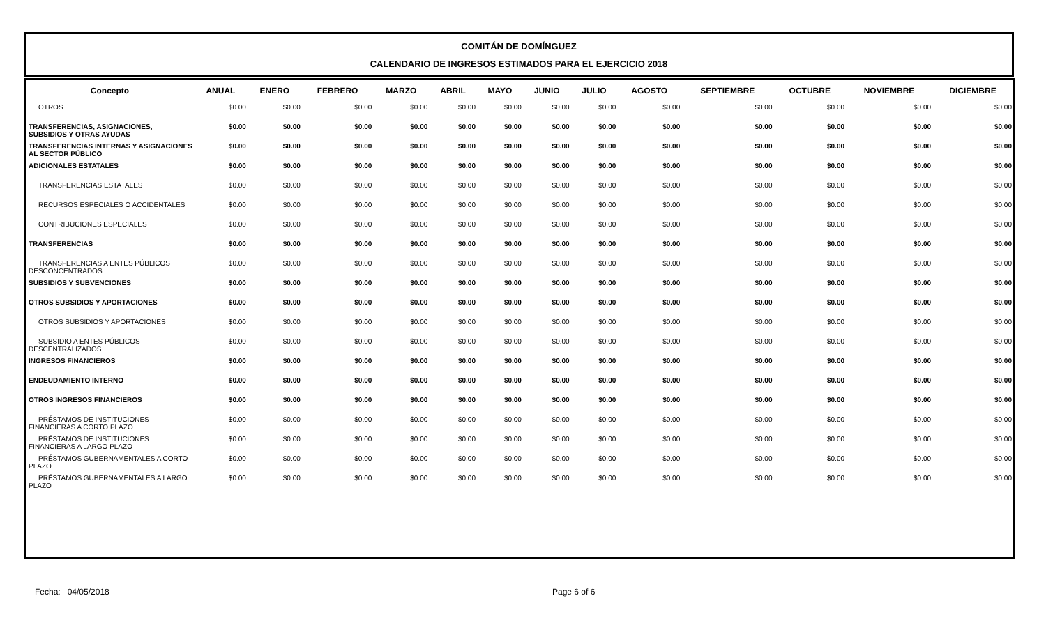COMITÁN DE DOMÍNGUEZ
CALENDARIO DE INGRESOS ESTIMADOS PARA EL EJERCICIO 2018
| Concepto | ANUAL | ENERO | FEBRERO | MARZO | ABRIL | MAYO | JUNIO | JULIO | AGOSTO | SEPTIEMBRE | OCTUBRE | NOVIEMBRE | DICIEMBRE |
| --- | --- | --- | --- | --- | --- | --- | --- | --- | --- | --- | --- | --- | --- |
| OTROS | $0.00 | $0.00 | $0.00 | $0.00 | $0.00 | $0.00 | $0.00 | $0.00 | $0.00 | $0.00 | $0.00 | $0.00 | $0.00 |
| TRANSFERENCIAS, ASIGNACIONES, SUBSIDIOS Y OTRAS AYUDAS | $0.00 | $0.00 | $0.00 | $0.00 | $0.00 | $0.00 | $0.00 | $0.00 | $0.00 | $0.00 | $0.00 | $0.00 | $0.00 |
| TRANSFERENCIAS INTERNAS Y ASIGNACIONES AL SECTOR PÚBLICO | $0.00 | $0.00 | $0.00 | $0.00 | $0.00 | $0.00 | $0.00 | $0.00 | $0.00 | $0.00 | $0.00 | $0.00 | $0.00 |
| ADICIONALES ESTATALES | $0.00 | $0.00 | $0.00 | $0.00 | $0.00 | $0.00 | $0.00 | $0.00 | $0.00 | $0.00 | $0.00 | $0.00 | $0.00 |
| TRANSFERENCIAS ESTATALES | $0.00 | $0.00 | $0.00 | $0.00 | $0.00 | $0.00 | $0.00 | $0.00 | $0.00 | $0.00 | $0.00 | $0.00 | $0.00 |
| RECURSOS ESPECIALES O ACCIDENTALES | $0.00 | $0.00 | $0.00 | $0.00 | $0.00 | $0.00 | $0.00 | $0.00 | $0.00 | $0.00 | $0.00 | $0.00 | $0.00 |
| CONTRIBUCIONES ESPECIALES | $0.00 | $0.00 | $0.00 | $0.00 | $0.00 | $0.00 | $0.00 | $0.00 | $0.00 | $0.00 | $0.00 | $0.00 | $0.00 |
| TRANSFERENCIAS | $0.00 | $0.00 | $0.00 | $0.00 | $0.00 | $0.00 | $0.00 | $0.00 | $0.00 | $0.00 | $0.00 | $0.00 | $0.00 |
| TRANSFERENCIAS A ENTES PÚBLICOS DESCONCENTRADOS | $0.00 | $0.00 | $0.00 | $0.00 | $0.00 | $0.00 | $0.00 | $0.00 | $0.00 | $0.00 | $0.00 | $0.00 | $0.00 |
| SUBSIDIOS Y SUBVENCIONES | $0.00 | $0.00 | $0.00 | $0.00 | $0.00 | $0.00 | $0.00 | $0.00 | $0.00 | $0.00 | $0.00 | $0.00 | $0.00 |
| OTROS SUBSIDIOS Y APORTACIONES | $0.00 | $0.00 | $0.00 | $0.00 | $0.00 | $0.00 | $0.00 | $0.00 | $0.00 | $0.00 | $0.00 | $0.00 | $0.00 |
| OTROS SUBSIDIOS Y APORTACIONES | $0.00 | $0.00 | $0.00 | $0.00 | $0.00 | $0.00 | $0.00 | $0.00 | $0.00 | $0.00 | $0.00 | $0.00 | $0.00 |
| SUBSIDIO A ENTES PÚBLICOS DESCENTRALIZADOS | $0.00 | $0.00 | $0.00 | $0.00 | $0.00 | $0.00 | $0.00 | $0.00 | $0.00 | $0.00 | $0.00 | $0.00 | $0.00 |
| INGRESOS FINANCIEROS | $0.00 | $0.00 | $0.00 | $0.00 | $0.00 | $0.00 | $0.00 | $0.00 | $0.00 | $0.00 | $0.00 | $0.00 | $0.00 |
| ENDEUDAMIENTO INTERNO | $0.00 | $0.00 | $0.00 | $0.00 | $0.00 | $0.00 | $0.00 | $0.00 | $0.00 | $0.00 | $0.00 | $0.00 | $0.00 |
| OTROS INGRESOS FINANCIEROS | $0.00 | $0.00 | $0.00 | $0.00 | $0.00 | $0.00 | $0.00 | $0.00 | $0.00 | $0.00 | $0.00 | $0.00 | $0.00 |
| PRÉSTAMOS DE INSTITUCIONES FINANCIERAS A CORTO PLAZO | $0.00 | $0.00 | $0.00 | $0.00 | $0.00 | $0.00 | $0.00 | $0.00 | $0.00 | $0.00 | $0.00 | $0.00 | $0.00 |
| PRÉSTAMOS DE INSTITUCIONES FINANCIERAS A LARGO PLAZO | $0.00 | $0.00 | $0.00 | $0.00 | $0.00 | $0.00 | $0.00 | $0.00 | $0.00 | $0.00 | $0.00 | $0.00 | $0.00 |
| PRÉSTAMOS GUBERNAMENTALES A CORTO PLAZO | $0.00 | $0.00 | $0.00 | $0.00 | $0.00 | $0.00 | $0.00 | $0.00 | $0.00 | $0.00 | $0.00 | $0.00 | $0.00 |
| PRÉSTAMOS GUBERNAMENTALES A LARGO PLAZO | $0.00 | $0.00 | $0.00 | $0.00 | $0.00 | $0.00 | $0.00 | $0.00 | $0.00 | $0.00 | $0.00 | $0.00 | $0.00 |
Fecha: 04/05/2018 Page 6 of 6